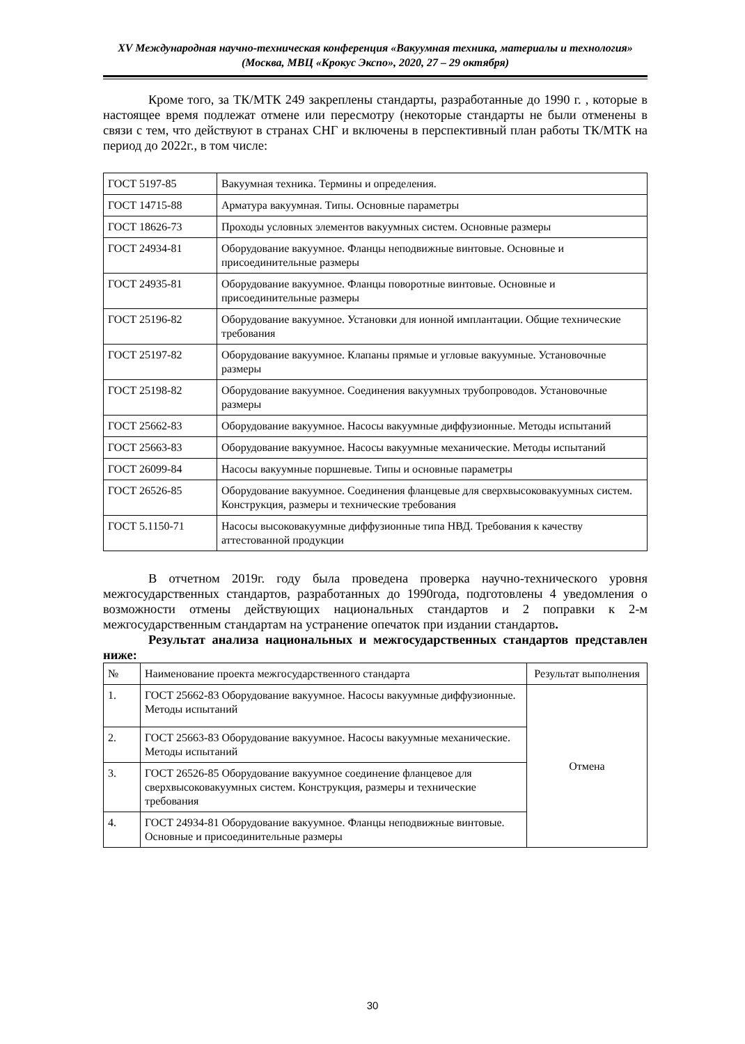XV Международная научно-техническая конференция «Вакуумная техника, материалы и технология»
(Москва, МВЦ «Крокус Экспо», 2020, 27 – 29 октября)
Кроме того, за ТК/МТК 249 закреплены стандарты, разработанные до 1990 г. , которые в настоящее время подлежат отмене или пересмотру (некоторые стандарты не были отменены в связи с тем, что действуют в странах СНГ и включены в перспективный план работы ТК/МТК на период до 2022г., в том числе:
| ГОСТ 5197-85 | Вакуумная техника. Термины и определения. |
| ГОСТ 14715-88 | Арматура вакуумная. Типы. Основные параметры |
| ГОСТ 18626-73 | Проходы условных элементов вакуумных систем. Основные размеры |
| ГОСТ 24934-81 | Оборудование вакуумное. Фланцы неподвижные винтовые. Основные и присоединительные размеры |
| ГОСТ 24935-81 | Оборудование вакуумное. Фланцы поворотные винтовые. Основные и присоединительные размеры |
| ГОСТ 25196-82 | Оборудование вакуумное. Установки для ионной имплантации. Общие технические требования |
| ГОСТ 25197-82 | Оборудование вакуумное. Клапаны прямые и угловые вакуумные. Установочные размеры |
| ГОСТ 25198-82 | Оборудование вакуумное. Соединения вакуумных трубопроводов. Установочные размеры |
| ГОСТ 25662-83 | Оборудование вакуумное. Насосы вакуумные диффузионные. Методы испытаний |
| ГОСТ 25663-83 | Оборудование вакуумное. Насосы вакуумные механические. Методы испытаний |
| ГОСТ 26099-84 | Насосы вакуумные поршневые. Типы и основные параметры |
| ГОСТ 26526-85 | Оборудование вакуумное. Соединения фланцевые для сверхвысоковакуумных систем. Конструкция, размеры и технические требования |
| ГОСТ 5.1150-71 | Насосы высоковакуумные диффузионные типа НВД. Требования к качеству аттестованной продукции |
В отчетном 2019г. году была проведена проверка научно-технического уровня межгосударственных стандартов, разработанных до 1990года, подготовлены 4 уведомления о возможности отмены действующих национальных стандартов и 2 поправки к 2-м межгосударственным стандартам на устранение опечаток при издании стандартов.
Результат анализа национальных и межгосударственных стандартов представлен ниже:
| № | Наименование проекта межгосударственного стандарта | Результат выполнения |
| 1. | ГОСТ 25662-83 Оборудование вакуумное. Насосы вакуумные диффузионные. Методы испытаний | Отмена |
| 2. | ГОСТ 25663-83 Оборудование вакуумное. Насосы вакуумные механические. Методы испытаний | |
| 3. | ГОСТ 26526-85 Оборудование вакуумное соединение фланцевое для сверхвысоковакуумных систем. Конструкция, размеры и технические требования | |
| 4. | ГОСТ 24934-81 Оборудование вакуумное. Фланцы неподвижные винтовые. Основные и присоединительные размеры | |
30